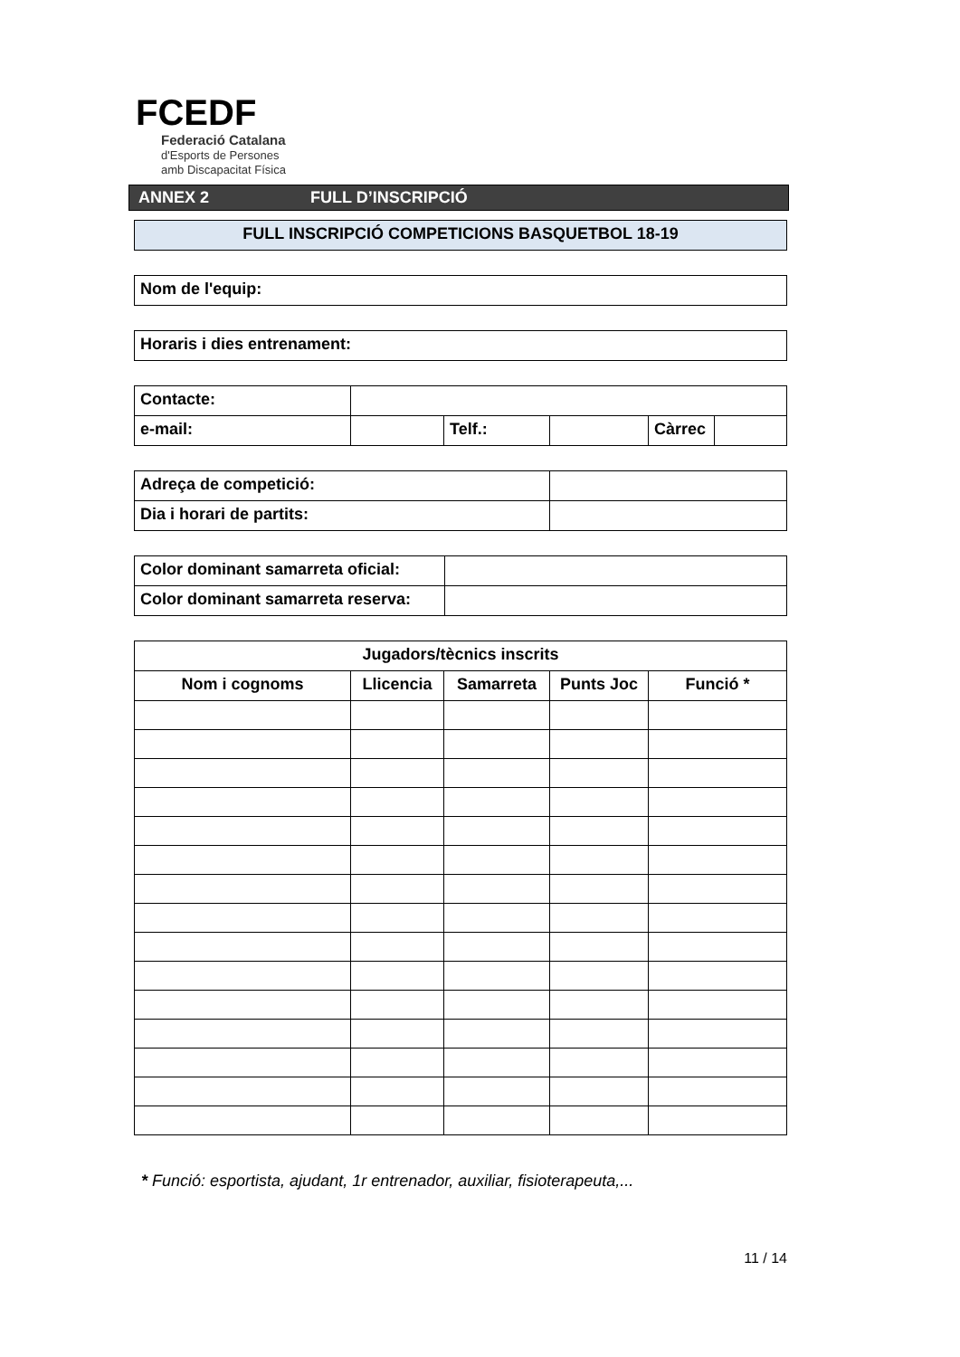FCEDF
Federació Catalana
d'Esports de Persones
amb Discapacitat Física
ANNEX 2 FULL D’INSCRIPCIÓ
| FULL INSCRIPCIÓ COMPETICIONS BASQUETBOL 18-19 |
| Nom de l'equip: |
| Horaris i dies entrenament: |
| Contacte: | | | | | |
| e-mail: | | Telf.: | | Càrrec | |
| Adreça de competició: | |
| Dia i horari de partits: | |
| Color dominant samarreta oficial: | |
| Color dominant samarreta reserva: | |
| Jugadors/tècnics inscrits | | | | |
| --- | --- | --- | --- | --- |
| Nom i cognoms | Llicencia | Samarreta | Punts Joc | Funció * |
* Funció: esportista, ajudant, 1r entrenador, auxiliar, fisioterapeuta,...
11 / 14